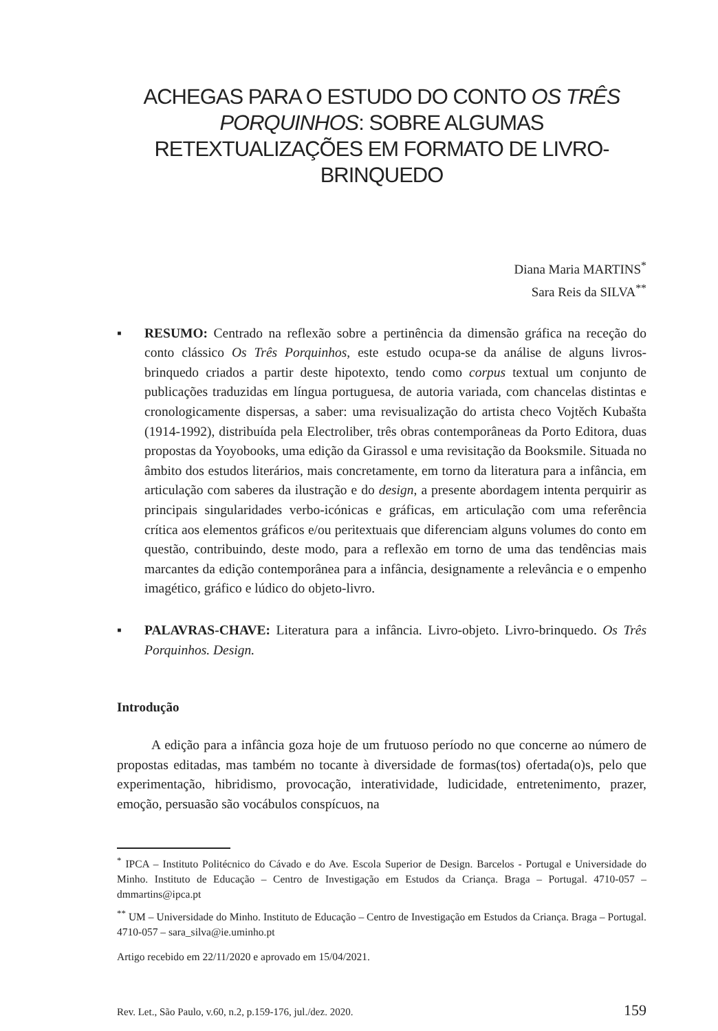ACHEGAS PARA O ESTUDO DO CONTO OS TRÊS PORQUINHOS: SOBRE ALGUMAS RETEXTUALIZAÇÕES EM FORMATO DE LIVRO-BRINQUEDO
Diana Maria MARTINS<sup>*</sup>
Sara Reis da SILVA<sup>**</sup>
▪ RESUMO: Centrado na reflexão sobre a pertinência da dimensão gráfica na receção do conto clássico Os Três Porquinhos, este estudo ocupa-se da análise de alguns livros-brinquedo criados a partir deste hipotexto, tendo como corpus textual um conjunto de publicações traduzidas em língua portuguesa, de autoria variada, com chancelas distintas e cronologicamente dispersas, a saber: uma revisualização do artista checo Vojtěch Kubašta (1914-1992), distribuída pela Electroliber, três obras contemporâneas da Porto Editora, duas propostas da Yoyobooks, uma edição da Girassol e uma revisitação da Booksmile. Situada no âmbito dos estudos literários, mais concretamente, em torno da literatura para a infância, em articulação com saberes da ilustração e do design, a presente abordagem intenta perquirir as principais singularidades verbo-icónicas e gráficas, em articulação com uma referência crítica aos elementos gráficos e/ou peritextuais que diferenciam alguns volumes do conto em questão, contribuindo, deste modo, para a reflexão em torno de uma das tendências mais marcantes da edição contemporânea para a infância, designamente a relevância e o empenho imagético, gráfico e lúdico do objeto-livro.
▪ PALAVRAS-CHAVE: Literatura para a infância. Livro-objeto. Livro-brinquedo. Os Três Porquinhos. Design.
Introdução
A edição para a infância goza hoje de um frutuoso período no que concerne ao número de propostas editadas, mas também no tocante à diversidade de formas(tos) ofertada(o)s, pelo que experimentação, hibridismo, provocação, interatividade, ludicidade, entretenimento, prazer, emoção, persuasão são vocábulos conspícuos, na
<sup>*</sup> IPCA – Instituto Politécnico do Cávado e do Ave. Escola Superior de Design. Barcelos - Portugal e Universidade do Minho. Instituto de Educação – Centro de Investigação em Estudos da Criança. Braga – Portugal. 4710-057 – dmmartins@ipca.pt
<sup>**</sup> UM – Universidade do Minho. Instituto de Educação – Centro de Investigação em Estudos da Criança. Braga – Portugal. 4710-057 – sara_silva@ie.uminho.pt
Artigo recebido em 22/11/2020 e aprovado em 15/04/2021.
Rev. Let., São Paulo, v.60, n.2, p.159-176, jul./dez. 2020. 159